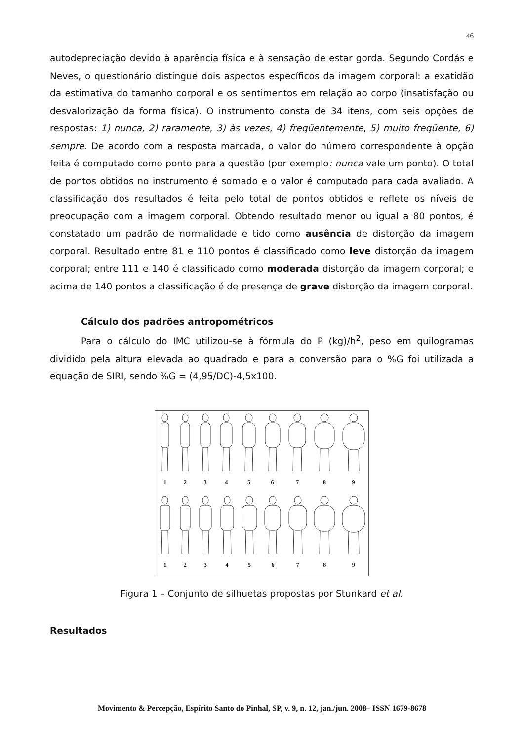46
autodepreciação devido à aparência física e à sensação de estar gorda. Segundo Cordás e Neves, o questionário distingue dois aspectos específicos da imagem corporal: a exatidão da estimativa do tamanho corporal e os sentimentos em relação ao corpo (insatisfação ou desvalorização da forma física). O instrumento consta de 34 itens, com seis opções de respostas: 1) nunca, 2) raramente, 3) às vezes, 4) freqüentemente, 5) muito freqüente, 6) sempre. De acordo com a resposta marcada, o valor do número correspondente à opção feita é computado como ponto para a questão (por exemplo: nunca vale um ponto). O total de pontos obtidos no instrumento é somado e o valor é computado para cada avaliado. A classificação dos resultados é feita pelo total de pontos obtidos e reflete os níveis de preocupação com a imagem corporal. Obtendo resultado menor ou igual a 80 pontos, é constatado um padrão de normalidade e tido como ausência de distorção da imagem corporal. Resultado entre 81 e 110 pontos é classificado como leve distorção da imagem corporal; entre 111 e 140 é classificado como moderada distorção da imagem corporal; e acima de 140 pontos a classificação é de presença de grave distorção da imagem corporal.
Cálculo dos padrões antropométricos
Para o cálculo do IMC utilizou-se à fórmula do P (kg)/h<sup>2</sup>, peso em quilogramas dividido pela altura elevada ao quadrado e para a conversão para o %G foi utilizada a equação de SIRI, sendo %G = (4,95/DC)-4,5x100.
1 2 3 4 5 6 7 8 9
1 2 3 4 5 6 7 8 9
Figura 1 – Conjunto de silhuetas propostas por Stunkard et al.
Resultados
Movimento & Percepção, Espírito Santo do Pinhal, SP, v. 9, n. 12, jan./jun. 2008– ISSN 1679-8678